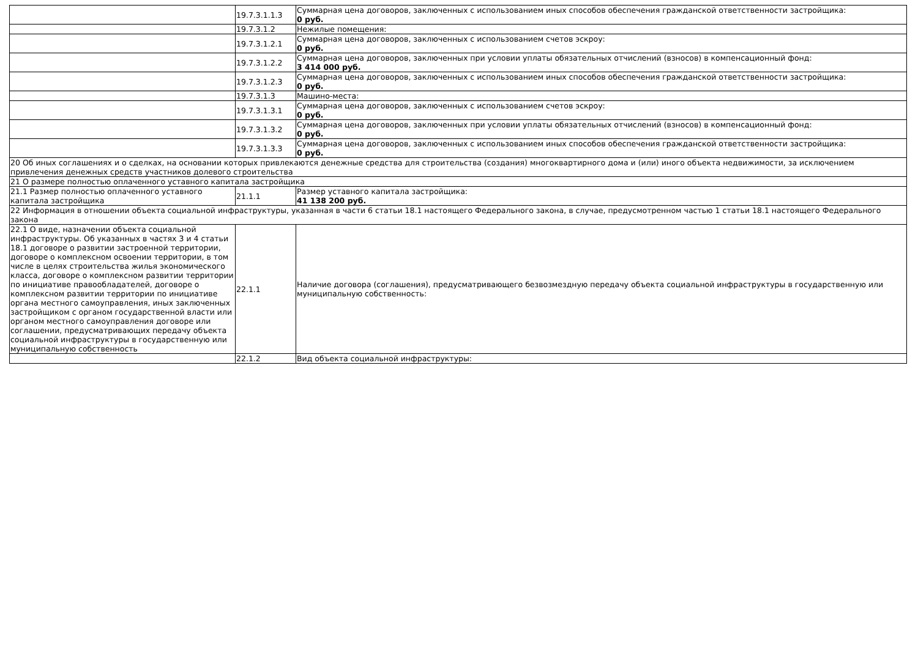| | 19.7.3.1.1.3 | Суммарная цена договоров, заключенных с использованием иных способов обеспечения гражданской ответственности застройщика: 0 руб. |
| | 19.7.3.1.2 | Нежилые помещения: |
| | 19.7.3.1.2.1 | Суммарная цена договоров, заключенных с использованием счетов эскроу: 0 руб. |
| | 19.7.3.1.2.2 | Суммарная цена договоров, заключенных при условии уплаты обязательных отчислений (взносов) в компенсационный фонд: 3 414 000 руб. |
| | 19.7.3.1.2.3 | Суммарная цена договоров, заключенных с использованием иных способов обеспечения гражданской ответственности застройщика: 0 руб. |
| | 19.7.3.1.3 | Машино-места: |
| | 19.7.3.1.3.1 | Суммарная цена договоров, заключенных с использованием счетов эскроу: 0 руб. |
| | 19.7.3.1.3.2 | Суммарная цена договоров, заключенных при условии уплаты обязательных отчислений (взносов) в компенсационный фонд: 0 руб. |
| | 19.7.3.1.3.3 | Суммарная цена договоров, заключенных с использованием иных способов обеспечения гражданской ответственности застройщика: 0 руб. |
| 20 Об иных соглашениях и о сделках, на основании которых привлекаются денежные средства для строительства (создания) многоквартирного дома и (или) иного объекта недвижимости, за исключением привлечения денежных средств участников долевого строительства | | |
| 21 О размере полностью оплаченного уставного капитала застройщика | | |
| 21.1 Размер полностью оплаченного уставного капитала застройщика | 21.1.1 | Размер уставного капитала застройщика: 41 138 200 руб. |
| 22 Информация в отношении объекта социальной инфраструктуры, указанная в части 6 статьи 18.1 настоящего Федерального закона, в случае, предусмотренном частью 1 статьи 18.1 настоящего Федерального закона | | |
| 22.1 О виде, назначении объекта социальной инфраструктуры. Об указанных в частях 3 и 4 статьи 18.1 договоре о развитии застроенной территории, договоре о комплексном освоении территории, в том числе в целях строительства жилья экономического класса, договоре о комплексном развитии территории по инициативе правообладателей, договоре о комплексном развитии территории по инициативе органа местного самоуправления, иных заключенных застройщиком с органом государственной власти или органом местного самоуправления договоре или соглашении, предусматривающих передачу объекта социальной инфраструктуры в государственную или муниципальную собственность | 22.1.1 | Наличие договора (соглашения), предусматривающего безвозмездную передачу объекта социальной инфраструктуры в государственную или муниципальную собственность: |
| | 22.1.2 | Вид объекта социальной инфраструктуры: |